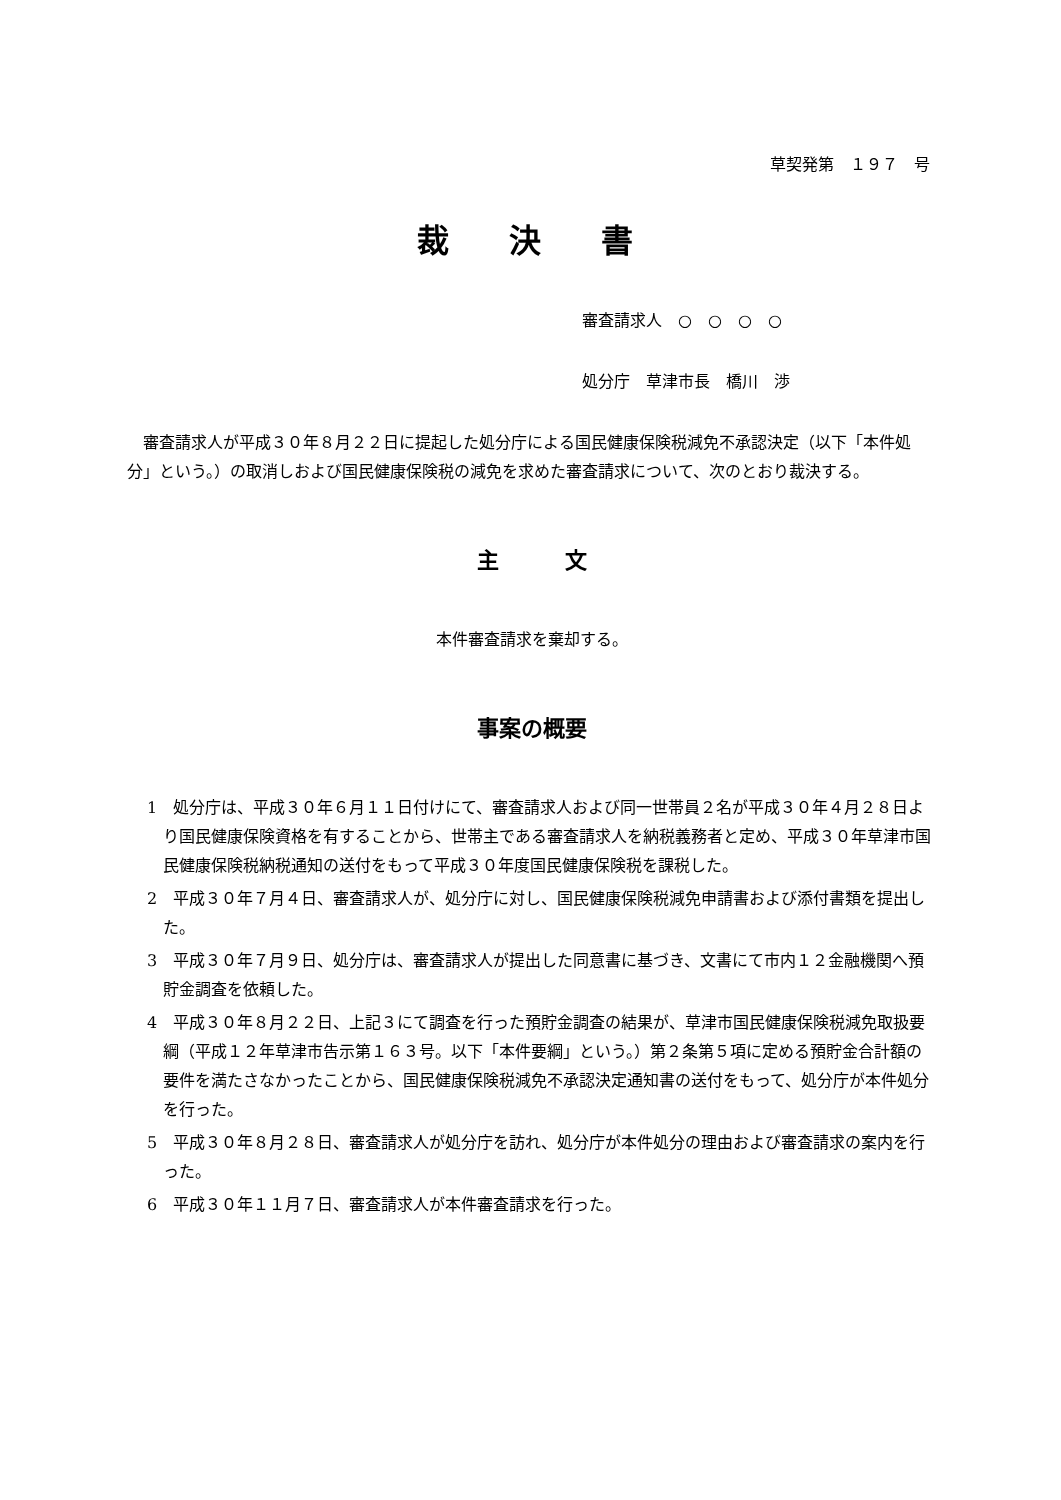草契発第　１９７　号
裁　決　書
審査請求人　○　○　○　○
処分庁　草津市長　橋川　渉
審査請求人が平成３０年８月２２日に提起した処分庁による国民健康保険税減免不承認決定（以下「本件処分」という。）の取消しおよび国民健康保険税の減免を求めた審査請求について、次のとおり裁決する。
主　　　文
本件審査請求を棄却する。
事案の概要
1　処分庁は、平成３０年６月１１日付けにて、審査請求人および同一世帯員２名が平成３０年４月２８日より国民健康保険資格を有することから、世帯主である審査請求人を納税義務者と定め、平成３０年草津市国民健康保険税納税通知の送付をもって平成３０年度国民健康保険税を課税した。
2　平成３０年７月４日、審査請求人が、処分庁に対し、国民健康保険税減免申請書および添付書類を提出した。
3　平成３０年７月９日、処分庁は、審査請求人が提出した同意書に基づき、文書にて市内１２金融機関へ預貯金調査を依頼した。
4　平成３０年８月２２日、上記３にて調査を行った預貯金調査の結果が、草津市国民健康保険税減免取扱要綱（平成１２年草津市告示第１６３号。以下「本件要綱」という。）第２条第５項に定める預貯金合計額の要件を満たさなかったことから、国民健康保険税減免不承認決定通知書の送付をもって、処分庁が本件処分を行った。
5　平成３０年８月２８日、審査請求人が処分庁を訪れ、処分庁が本件処分の理由および審査請求の案内を行った。
6　平成３０年１１月７日、審査請求人が本件審査請求を行った。